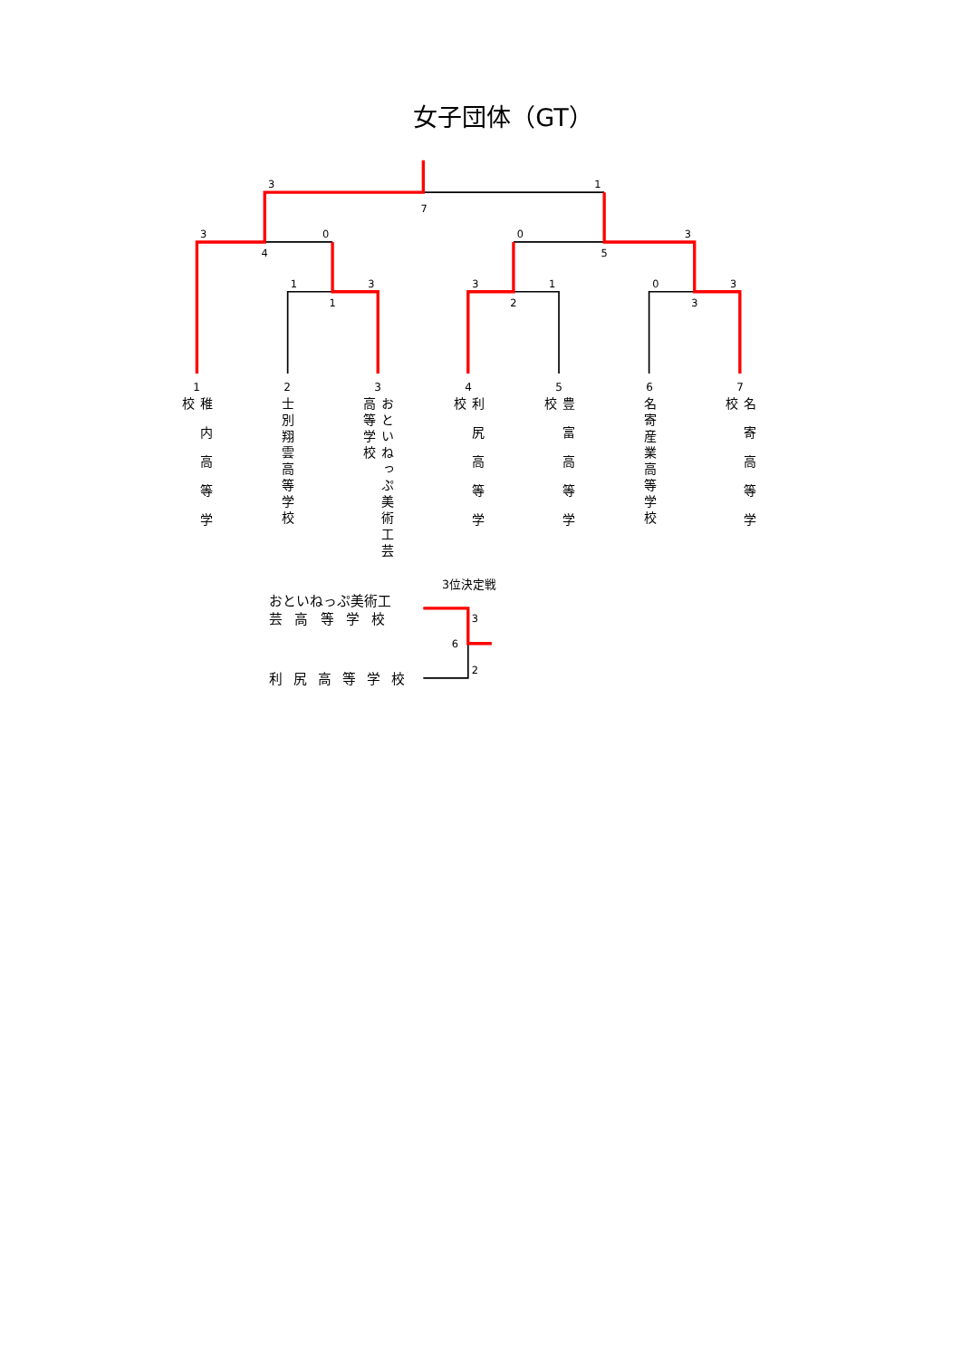女子団体（GT）
3
1
7
3
0
4
0
3
5
1
3
1
3
1
2
0
3
3
1 2 3 4 5 6 7
稚内高等学校
士別翔雲高等学校
おといねっぷ美術工芸高等学校
利尻高等学校
豊富高等学校
名寄産業高等学校
名寄高等学校
3位決定戦
おといねっぷ美術工
芸高等学校
利尻高等学校
3
6
2